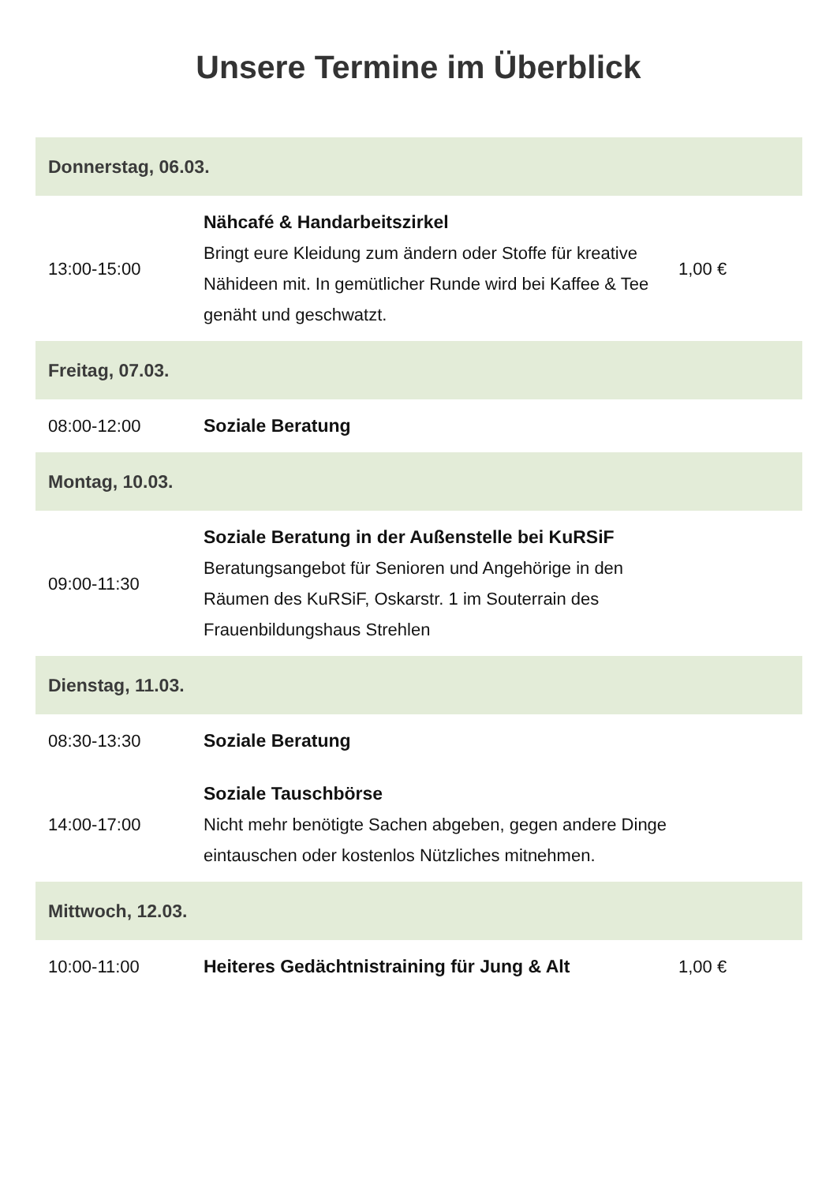Unsere Termine im Überblick
| Donnerstag, 06.03. | | |
| 13:00-15:00 | Nähcafé & Handarbeitszirkel Bringt eure Kleidung zum ändern oder Stoffe für kreative Nähideen mit. In gemütlicher Runde wird bei Kaffee & Tee genäht und geschwatzt. | 1,00 € |
| Freitag, 07.03. | | |
| 08:00-12:00 | Soziale Beratung | |
| Montag, 10.03. | | |
| 09:00-11:30 | Soziale Beratung in der Außenstelle bei KuRSiF Beratungsangebot für Senioren und Angehörige in den Räumen des KuRSiF, Oskarstr. 1 im Souterrain des Frauenbildungshaus Strehlen | |
| Dienstag, 11.03. | | |
| 08:30-13:30 | Soziale Beratung | |
| 14:00-17:00 | Soziale Tauschbörse Nicht mehr benötigte Sachen abgeben, gegen andere Dinge eintauschen oder kostenlos Nützliches mitnehmen. | |
| Mittwoch, 12.03. | | |
| 10:00-11:00 | Heiteres Gedächtnistraining für Jung & Alt | 1,00 € |